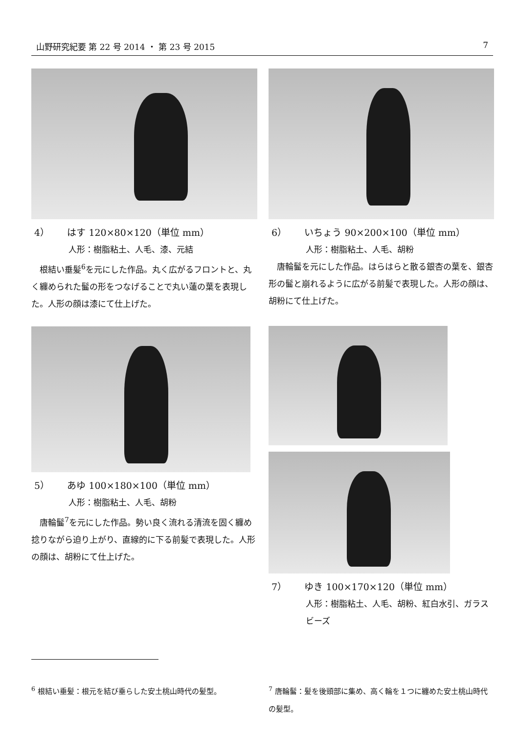山野研究紀要 第 22 号 2014 ・ 第 23 号 2015 7
4） はす 120×80×120（単位 mm）
人形：樹脂粘土、人毛、漆、元結
根結い垂髪<sup>6</sup>を元にした作品。丸く広がるフロントと、丸く纏められた髷の形をつなげることで丸い蓮の葉を表現した。人形の顔は漆にて仕上げた。
6） いちょう 90×200×100（単位 mm）
人形：樹脂粘土、人毛、胡粉
唐輪髷を元にした作品。はらはらと散る銀杏の葉を、銀杏形の髷と崩れるように広がる前髪で表現した。人形の顔は、胡粉にて仕上げた。
5） あゆ 100×180×100（単位 mm）
人形：樹脂粘土、人毛、胡粉
唐輪髷<sup>7</sup>を元にした作品。勢い良く流れる清流を固く纏め捻りながら迫り上がり、直線的に下る前髪で表現した。人形の顔は、胡粉にて仕上げた。
7） ゆき 100×170×120（単位 mm）
人形：樹脂粘土、人毛、胡粉、紅白水引、ガラスビーズ
<sup>6</sup> 根結い垂髪：根元を結び垂らした安土桃山時代の髪型。
<sup>7</sup> 唐輪髷：髪を後頭部に集め、高く輪を１つに纏めた安土桃山時代の髪型。